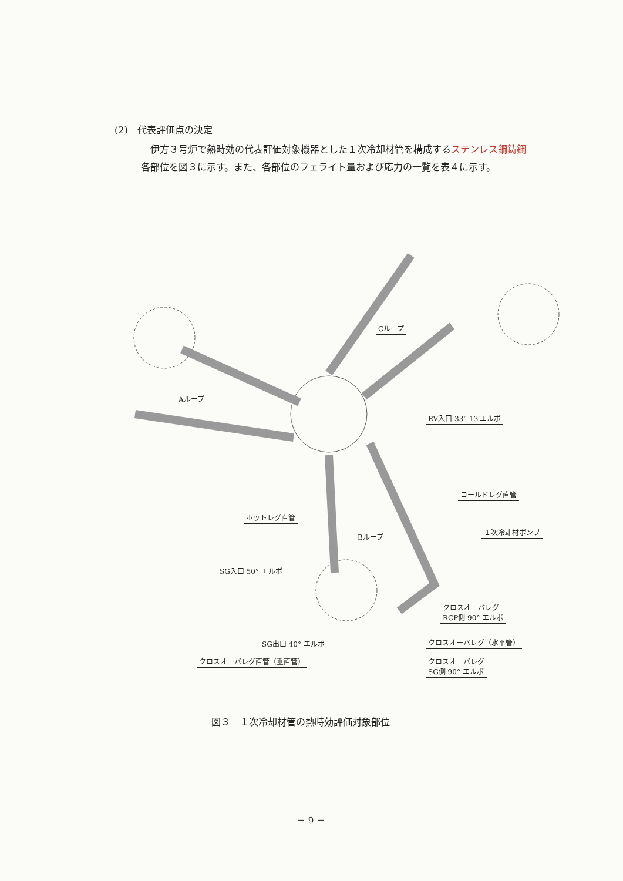(2)　代表評価点の決定
伊方３号炉で熱時効の代表評価対象機器とした１次冷却材管を構成するステンレス鋼鋳鋼各部位を図３に示す。また、各部位のフェライト量および応力の一覧を表４に示す。
Aループ
Cループ
Bループ
RV入口 33° 13′エルボ
ホットレグ直管
コールドレグ直管
１次冷却材ポンプ
SG入口 50° エルボ
クロスオーバレグ
RCP側 90° エルボ
クロスオーバレグ（水平管）
SG出口 40° エルボ
クロスオーバレグ直管（垂直管）
クロスオーバレグ
SG側 90° エルボ
図３　１次冷却材管の熱時効評価対象部位
－ 9 －